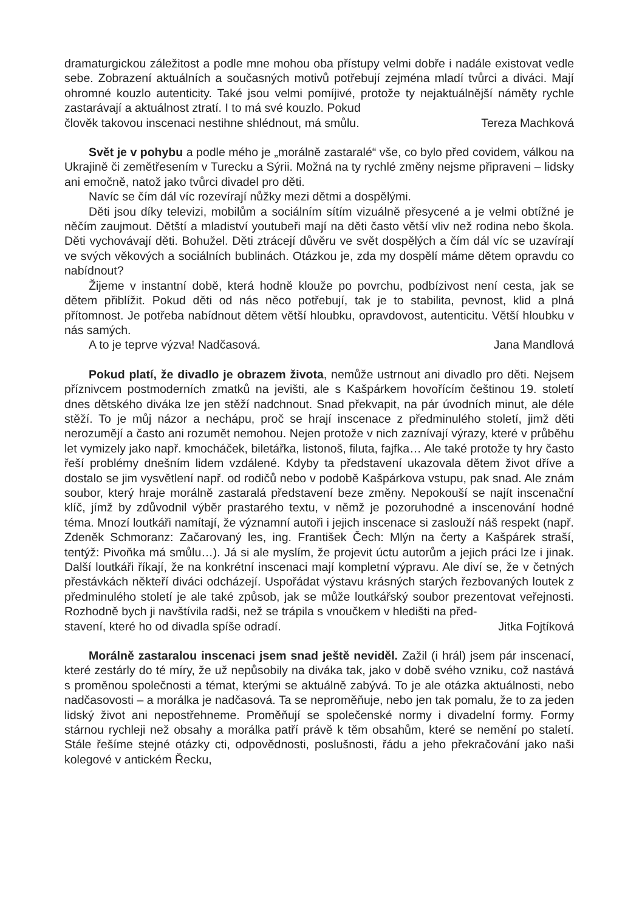dramaturgickou záležitost a podle mne mohou oba přístupy velmi dobře i nadále existovat vedle sebe. Zobrazení aktuálních a současných motivů potřebují zejména mladí tvůrci a diváci. Mají ohromné kouzlo autenticity. Také jsou velmi pomíjivé, protože ty nejaktuálnější náměty rychle zastarávají a aktuálnost ztratí. I to má své kouzlo. Pokud
člověk takovou inscenaci nestihne shlédnout, má smůlu. Tereza Machková
Svět je v pohybu a podle mého je „morálně zastaralé“ vše, co bylo před covidem, válkou na Ukrajině či zemětřesením v Turecku a Sýrii. Možná na ty rychlé změny nejsme připraveni – lidsky ani emočně, natož jako tvůrci divadel pro děti.
Navíc se čím dál víc rozevírají nůžky mezi dětmi a dospělými.
Děti jsou díky televizi, mobilům a sociálním sítím vizuálně přesycené a je velmi obtížné je něčím zaujmout. Dětští a mladiství youtubeři mají na děti často větší vliv než rodina nebo škola. Děti vychovávají děti. Bohužel. Děti ztrácejí důvěru ve svět dospělých a čím dál víc se uzavírají ve svých věkových a sociálních bublinách. Otázkou je, zda my dospělí máme dětem opravdu co nabídnout?
Žijeme v instantní době, která hodně klouže po povrchu, podbízivost není cesta, jak se dětem přiblížit. Pokud děti od nás něco potřebují, tak je to stabilita, pevnost, klid a plná přítomnost. Je potřeba nabídnout dětem větší hloubku, opravdovost, autenticitu. Větší hloubku v nás samých.
A to je teprve výzva! Nadčasová. Jana Mandlová
Pokud platí, že divadlo je obrazem života, nemůže ustrnout ani divadlo pro děti. Nejsem příznivcem postmoderních zmatků na jevišti, ale s Kašpárkem hovořícím češtinou 19. století dnes dětského diváka lze jen stěží nadchnout. Snad překvapit, na pár úvodních minut, ale déle stěží. To je můj názor a nechápu, proč se hrají inscenace z předminulého století, jimž děti nerozumějí a často ani rozumět nemohou. Nejen protože v nich zaznívají výrazy, které v průběhu let vymizely jako např. kmocháček, biletářka, listonoš, filuta, fajfka… Ale také protože ty hry často řeší problémy dnešním lidem vzdálené. Kdyby ta představení ukazovala dětem život dříve a dostalo se jim vysvětlení např. od rodičů nebo v podobě Kašpárkova vstupu, pak snad. Ale znám soubor, který hraje morálně zastaralá představení beze změny. Nepokouší se najít inscenační klíč, jímž by zdůvodnil výběr prastarého textu, v němž je pozoruhodné a inscenování hodné téma. Mnozí loutkáři namítají, že významní autoři i jejich inscenace si zaslouží náš respekt (např. Zdeněk Schmoranz: Začarovaný les, ing. František Čech: Mlýn na čerty a Kašpárek straší, tentýž: Pivoňka má smůlu…). Já si ale myslím, že projevit úctu autorům a jejich práci lze i jinak. Další loutkáři říkají, že na konkrétní inscenaci mají kompletní výpravu. Ale diví se, že v četných přestávkách někteří diváci odcházejí. Uspořádat výstavu krásných starých řezbovaných loutek z předminulého století je ale také způsob, jak se může loutkářský soubor prezentovat veřejnosti. Rozhodně bych ji navštívila radši, než se trápila s vnoučkem v hledišti na před-
stavení, které ho od divadla spíše odradí. Jitka Fojtíková
Morálně zastaralou inscenaci jsem snad ještě neviděl. Zažil (i hrál) jsem pár inscenací, které zestárly do té míry, že už nepůsobily na diváka tak, jako v době svého vzniku, což nastává s proměnou společnosti a témat, kterými se aktuálně zabývá. To je ale otázka aktuálnosti, nebo nadčasovosti – a morálka je nadčasová. Ta se neproměňuje, nebo jen tak pomalu, že to za jeden lidský život ani nepostřehneme. Proměňují se společenské normy i divadelní formy. Formy stárnou rychleji než obsahy a morálka patří právě k těm obsahům, které se nemění po staletí. Stále řešíme stejné otázky cti, odpovědnosti, poslušnosti, řádu a jeho překračování jako naši kolegové v antickém Řecku,